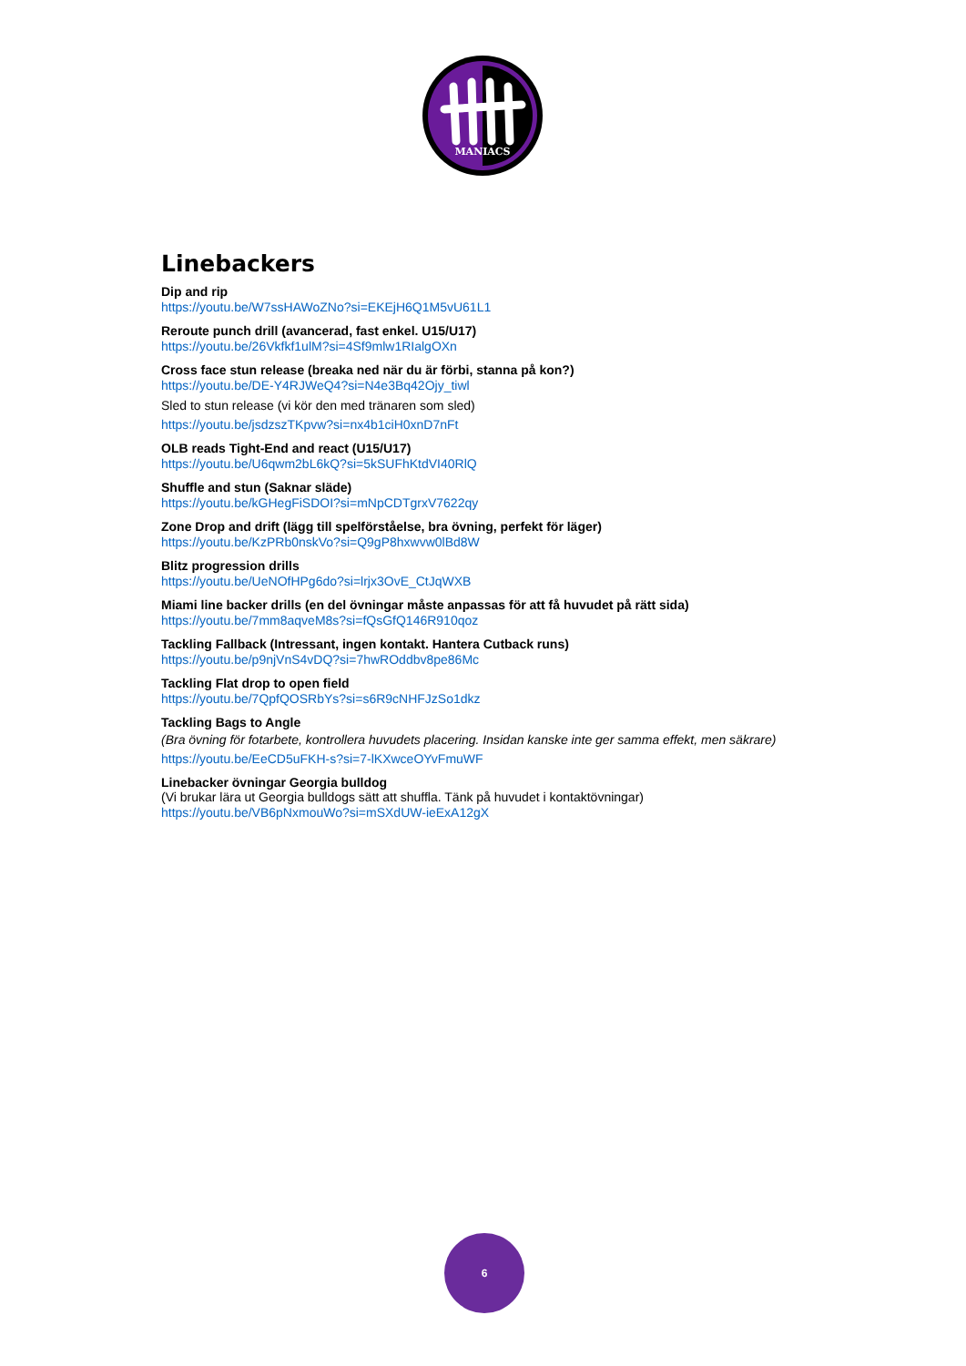MANIACS
Linebackers
Dip and rip
https://youtu.be/W7ssHAWoZNo?si=EKEjH6Q1M5vU61L1
Reroute punch drill (avancerad, fast enkel. U15/U17)
https://youtu.be/26Vkfkf1ulM?si=4Sf9mlw1RIalgOXn
Cross face stun release (breaka ned när du är förbi, stanna på kon?)
https://youtu.be/DE-Y4RJWeQ4?si=N4e3Bq42Ojy_tiwl
Sled to stun release (vi kör den med tränaren som sled)
https://youtu.be/jsdzszTKpvw?si=nx4b1ciH0xnD7nFt
OLB reads Tight-End and react (U15/U17)
https://youtu.be/U6qwm2bL6kQ?si=5kSUFhKtdVI40RlQ
Shuffle and stun (Saknar släde)
https://youtu.be/kGHegFiSDOI?si=mNpCDTgrxV7622qy
Zone Drop and drift (lägg till spelförståelse, bra övning, perfekt för läger)
https://youtu.be/KzPRb0nskVo?si=Q9gP8hxwvw0lBd8W
Blitz progression drills
https://youtu.be/UeNOfHPg6do?si=lrjx3OvE_CtJqWXB
Miami line backer drills (en del övningar måste anpassas för att få huvudet på rätt sida)
https://youtu.be/7mm8aqveM8s?si=fQsGfQ146R910qoz
Tackling Fallback (Intressant, ingen kontakt. Hantera Cutback runs)
https://youtu.be/p9njVnS4vDQ?si=7hwROddbv8pe86Mc
Tackling Flat drop to open field
https://youtu.be/7QpfQOSRbYs?si=s6R9cNHFJzSo1dkz
Tackling Bags to Angle
(Bra övning för fotarbete, kontrollera huvudets placering. Insidan kanske inte ger samma effekt, men säkrare)
https://youtu.be/EeCD5uFKH-s?si=7-lKXwceOYvFmuWF
Linebacker övningar Georgia bulldog
(Vi brukar lära ut Georgia bulldogs sätt att shuffla. Tänk på huvudet i kontaktövningar)
https://youtu.be/VB6pNxmouWo?si=mSXdUW-ieExA12gX
6